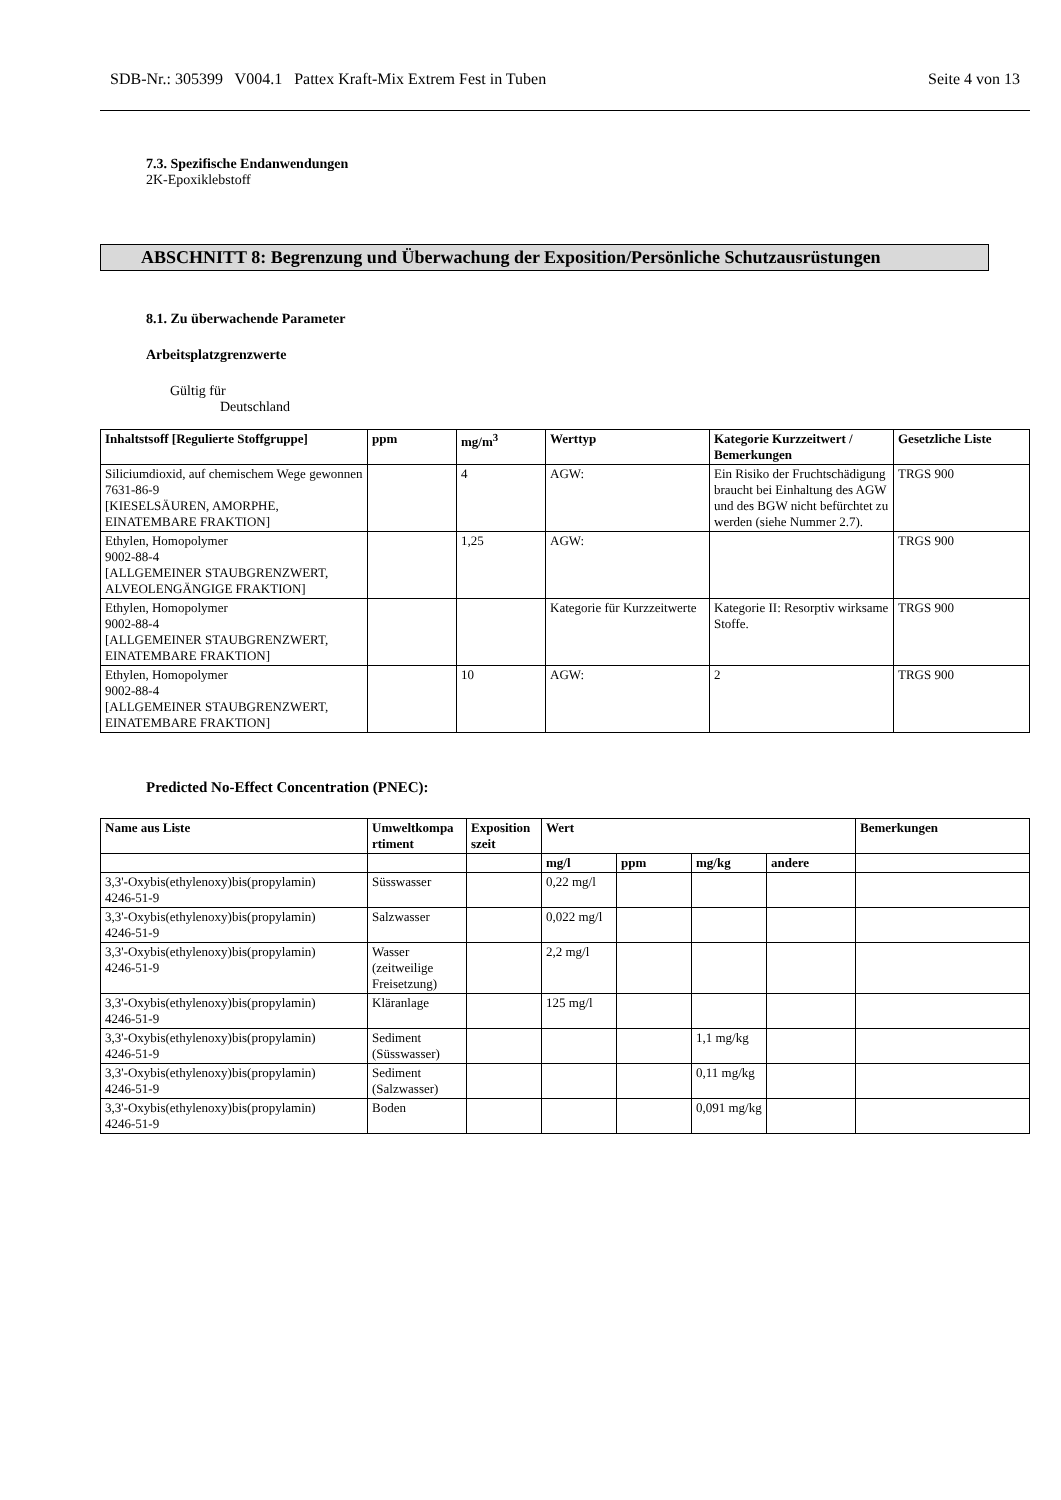SDB-Nr.: 305399 V004.1 Pattex Kraft-Mix Extrem Fest in Tuben Seite 4 von 13
7.3. Spezifische Endanwendungen
2K-Epoxiklebstoff
ABSCHNITT 8: Begrenzung und Überwachung der Exposition/Persönliche Schutzausrüstungen
8.1. Zu überwachende Parameter
Arbeitsplatzgrenzwerte
Gültig für
Deutschland
| Inhaltstsoff [Regulierte Stoffgruppe] | ppm | mg/m<sup>3</sup> | Werttyp | Kategorie Kurzzeitwert / Bemerkungen | Gesetzliche Liste |
| --- | --- | --- | --- | --- | --- |
| Siliciumdioxid, auf chemischem Wege gewonnen 7631-86-9 [KIESELSÄUREN, AMORPHE, EINATEMBARE FRAKTION] | | 4 | AGW: | Ein Risiko der Fruchtschädigung braucht bei Einhaltung des AGW und des BGW nicht befürchtet zu werden (siehe Nummer 2.7). | TRGS 900 |
| Ethylen, Homopolymer 9002-88-4 [ALLGEMEINER STAUBGRENZWERT, ALVEOLENGÄNGIGE FRAKTION] | | 1,25 | AGW: | | TRGS 900 |
| Ethylen, Homopolymer 9002-88-4 [ALLGEMEINER STAUBGRENZWERT, EINATEMBARE FRAKTION] | | | Kategorie für Kurzzeitwerte | Kategorie II: Resorptiv wirksame Stoffe. | TRGS 900 |
| Ethylen, Homopolymer 9002-88-4 [ALLGEMEINER STAUBGRENZWERT, EINATEMBARE FRAKTION] | | 10 | AGW: | 2 | TRGS 900 |
Predicted No-Effect Concentration (PNEC):
| Name aus Liste | Umweltkompa rtiment | Exposition szeit | Wert | | | | Bemerkungen |
| --- | --- | --- | --- | --- | --- | --- | --- |
| | | | mg/l | ppm | mg/kg | andere | |
| 3,3'-Oxybis(ethylenoxy)bis(propylamin) 4246-51-9 | Süsswasser | | 0,22 mg/l | | | | |
| 3,3'-Oxybis(ethylenoxy)bis(propylamin) 4246-51-9 | Salzwasser | | 0,022 mg/l | | | | |
| 3,3'-Oxybis(ethylenoxy)bis(propylamin) 4246-51-9 | Wasser (zeitweilige Freisetzung) | | 2,2 mg/l | | | | |
| 3,3'-Oxybis(ethylenoxy)bis(propylamin) 4246-51-9 | Kläranlage | | 125 mg/l | | | | |
| 3,3'-Oxybis(ethylenoxy)bis(propylamin) 4246-51-9 | Sediment (Süsswasser) | | | | 1,1 mg/kg | | |
| 3,3'-Oxybis(ethylenoxy)bis(propylamin) 4246-51-9 | Sediment (Salzwasser) | | | | 0,11 mg/kg | | |
| 3,3'-Oxybis(ethylenoxy)bis(propylamin) 4246-51-9 | Boden | | | | 0,091 mg/kg | | |